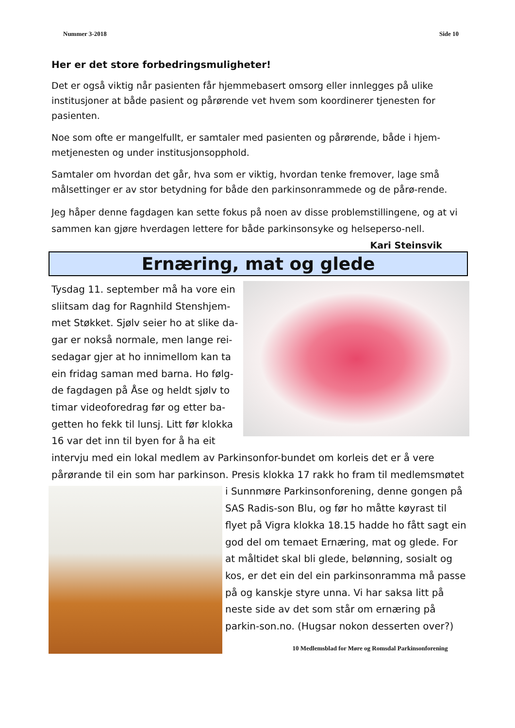Nummer 3-2018 Side 10
Her er det store forbedringsmuligheter!
Det er også viktig når pasienten får hjemmebasert omsorg eller innlegges på ulike institusjoner at både pasient og pårørende vet hvem som koordinerer tjenesten for pasienten.
Noe som ofte er mangelfullt, er samtaler med pasienten og pårørende, både i hjem-metjenesten og under institusjonsopphold.
Samtaler om hvordan det går, hva som er viktig, hvordan tenke fremover, lage små målsettinger er av stor betydning for både den parkinsonrammede og de pårø-rende.
Jeg håper denne fagdagen kan sette fokus på noen av disse problemstillingene, og at vi sammen kan gjøre hverdagen lettere for både parkinsonsyke og helseperso-nell. Kari Steinsvik
Ernæring, mat og glede
Tysdag 11. september må ha vore ein sliitsam dag for Ragnhild Stenshjem-met Støkket. Sjølv seier ho at slike da-gar er nokså normale, men lange rei-sedagar gjer at ho innimellom kan ta ein fridag saman med barna. Ho følg-de fagdagen på Åse og heldt sjølv to timar videoforedrag før og etter ba-getten ho fekk til lunsj. Litt før klokka 16 var det inn til byen for å ha eit intervju med ein lokal medlem av Parkinsonfor-bundet om korleis det er å vere pårørande til ein som har parkinson. Presis klokka 17 rakk ho fram til medlemsmøtet i Sunnmøre Parkinsonforening, denne gongen på SAS Radis-son Blu, og før ho måtte køyrast til flyet på Vigra klokka 18.15 hadde ho fått sagt ein god del om temaet Ernæring, mat og glede. For at måltidet skal bli glede, belønning, sosialt og kos, er det ein del ein parkinsonramma må passe på og kanskje styre unna. Vi har saksa litt på neste side av det som står om ernæring på parkin-son.no. (Hugsar nokon desserten over?)
10 Medlemsblad for Møre og Romsdal Parkinsonforening